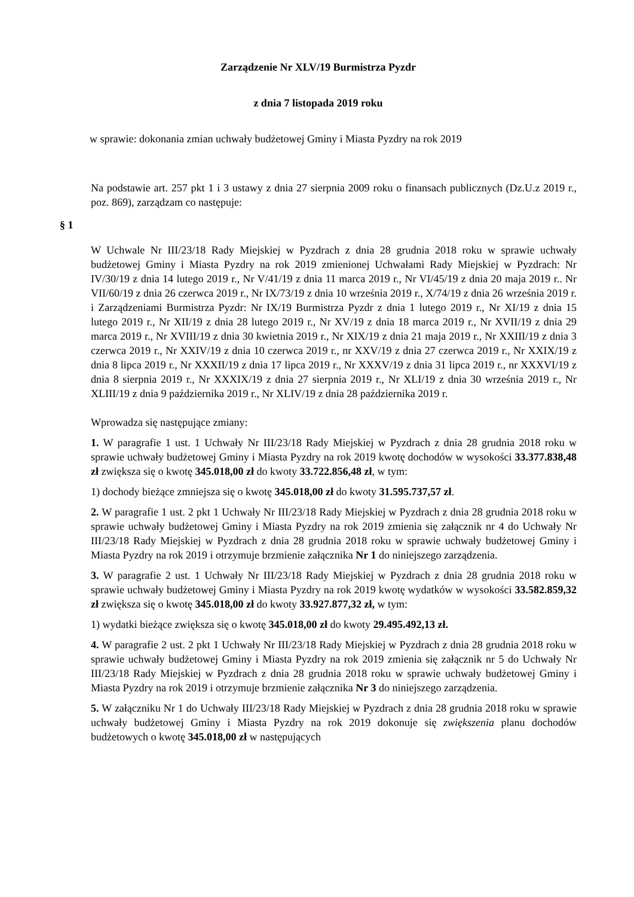Zarządzenie Nr XLV/19 Burmistrza Pyzdr
z dnia 7 listopada 2019 roku
w sprawie: dokonania zmian uchwały budżetowej Gminy i Miasta Pyzdry na rok 2019
Na podstawie art. 257 pkt 1 i 3 ustawy z dnia 27 sierpnia 2009 roku o finansach publicznych (Dz.U.z 2019 r., poz. 869), zarządzam co następuje:
§ 1
W Uchwale Nr III/23/18 Rady Miejskiej w Pyzdrach z dnia 28 grudnia 2018 roku w sprawie uchwały budżetowej Gminy i Miasta Pyzdry na rok 2019 zmienionej Uchwałami Rady Miejskiej w Pyzdrach: Nr IV/30/19 z dnia 14 lutego 2019 r., Nr V/41/19 z dnia 11 marca 2019 r., Nr VI/45/19 z dnia 20 maja 2019 r.. Nr VII/60/19 z dnia 26 czerwca 2019 r., Nr IX/73/19 z dnia 10 września 2019 r., X/74/19 z dnia 26 września 2019 r. i Zarządzeniami Burmistrza Pyzdr: Nr IX/19 Burmistrza Pyzdr z dnia 1 lutego 2019 r., Nr XI/19 z dnia 15 lutego 2019 r., Nr XII/19 z dnia 28 lutego 2019 r., Nr XV/19 z dnia 18 marca 2019 r., Nr XVII/19 z dnia 29 marca 2019 r., Nr XVIII/19 z dnia 30 kwietnia 2019 r., Nr XIX/19 z dnia 21 maja 2019 r., Nr XXIII/19 z dnia 3 czerwca 2019 r., Nr XXIV/19 z dnia 10 czerwca 2019 r., nr XXV/19 z dnia 27 czerwca 2019 r., Nr XXIX/19 z dnia 8 lipca 2019 r., Nr XXXII/19 z dnia 17 lipca 2019 r., Nr XXXV/19 z dnia 31 lipca 2019 r., nr XXXVI/19 z dnia 8 sierpnia 2019 r., Nr XXXIX/19 z dnia 27 sierpnia 2019 r., Nr XLI/19 z dnia 30 września 2019 r., Nr XLIII/19 z dnia 9 października 2019 r., Nr XLIV/19 z dnia 28 października 2019 r.
Wprowadza się następujące zmiany:
1. W paragrafie 1 ust. 1 Uchwały Nr III/23/18 Rady Miejskiej w Pyzdrach z dnia 28 grudnia 2018 roku w sprawie uchwały budżetowej Gminy i Miasta Pyzdry na rok 2019 kwotę dochodów w wysokości 33.377.838,48 zł zwiększa się o kwotę 345.018,00 zł do kwoty 33.722.856,48 zł, w tym:
1) dochody bieżące zmniejsza się o kwotę 345.018,00 zł do kwoty 31.595.737,57 zł.
2. W paragrafie 1 ust. 2 pkt 1 Uchwały Nr III/23/18 Rady Miejskiej w Pyzdrach z dnia 28 grudnia 2018 roku w sprawie uchwały budżetowej Gminy i Miasta Pyzdry na rok 2019 zmienia się załącznik nr 4 do Uchwały Nr III/23/18 Rady Miejskiej w Pyzdrach z dnia 28 grudnia 2018 roku w sprawie uchwały budżetowej Gminy i Miasta Pyzdry na rok 2019 i otrzymuje brzmienie załącznika Nr 1 do niniejszego zarządzenia.
3. W paragrafie 2 ust. 1 Uchwały Nr III/23/18 Rady Miejskiej w Pyzdrach z dnia 28 grudnia 2018 roku w sprawie uchwały budżetowej Gminy i Miasta Pyzdry na rok 2019 kwotę wydatków w wysokości 33.582.859,32 zł zwiększa się o kwotę 345.018,00 zł do kwoty 33.927.877,32 zł, w tym:
1) wydatki bieżące zwiększa się o kwotę 345.018,00 zł do kwoty 29.495.492,13 zł.
4. W paragrafie 2 ust. 2 pkt 1 Uchwały Nr III/23/18 Rady Miejskiej w Pyzdrach z dnia 28 grudnia 2018 roku w sprawie uchwały budżetowej Gminy i Miasta Pyzdry na rok 2019 zmienia się załącznik nr 5 do Uchwały Nr III/23/18 Rady Miejskiej w Pyzdrach z dnia 28 grudnia 2018 roku w sprawie uchwały budżetowej Gminy i Miasta Pyzdry na rok 2019 i otrzymuje brzmienie załącznika Nr 3 do niniejszego zarządzenia.
5. W załączniku Nr 1 do Uchwały III/23/18 Rady Miejskiej w Pyzdrach z dnia 28 grudnia 2018 roku w sprawie uchwały budżetowej Gminy i Miasta Pyzdry na rok 2019 dokonuje się zwiększenia planu dochodów budżetowych o kwotę 345.018,00 zł w następujących